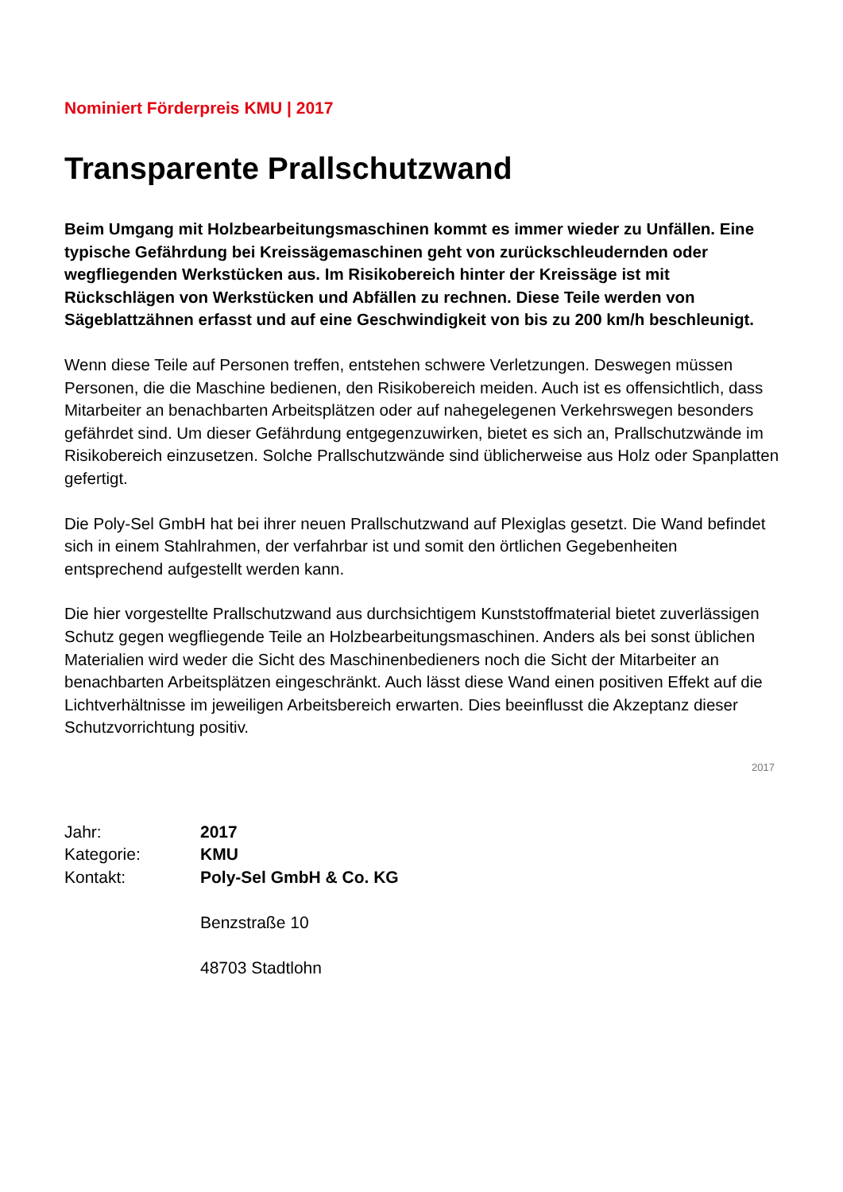Nominiert Förderpreis KMU | 2017
Transparente Prallschutzwand
Beim Umgang mit Holzbearbeitungsmaschinen kommt es immer wieder zu Unfällen. Eine typische Gefährdung bei Kreissägemaschinen geht von zurückschleudernden oder wegfliegenden Werkstücken aus. Im Risikobereich hinter der Kreissäge ist mit Rückschlägen von Werkstücken und Abfällen zu rechnen. Diese Teile werden von Sägeblattzähnen erfasst und auf eine Geschwindigkeit von bis zu 200 km/h beschleunigt.
Wenn diese Teile auf Personen treffen, entstehen schwere Verletzungen. Deswegen müssen Personen, die die Maschine bedienen, den Risikobereich meiden. Auch ist es offensichtlich, dass Mitarbeiter an benachbarten Arbeitsplätzen oder auf nahegelegenen Verkehrswegen besonders gefährdet sind. Um dieser Gefährdung entgegenzuwirken, bietet es sich an, Prallschutzwände im Risikobereich einzusetzen. Solche Prallschutzwände sind üblicherweise aus Holz oder Spanplatten gefertigt.
Die Poly-Sel GmbH hat bei ihrer neuen Prallschutzwand auf Plexiglas gesetzt. Die Wand befindet sich in einem Stahlrahmen, der verfahrbar ist und somit den örtlichen Gegebenheiten entsprechend aufgestellt werden kann.
Die hier vorgestellte Prallschutzwand aus durchsichtigem Kunststoffmaterial bietet zuverlässigen Schutz gegen wegfliegende Teile an Holzbearbeitungsmaschinen. Anders als bei sonst üblichen Materialien wird weder die Sicht des Maschinenbedieners noch die Sicht der Mitarbeiter an benachbarten Arbeitsplätzen eingeschränkt. Auch lässt diese Wand einen positiven Effekt auf die Lichtverhältnisse im jeweiligen Arbeitsbereich erwarten. Dies beeinflusst die Akzeptanz dieser Schutzvorrichtung positiv.
2017
Jahr:
2017
Kategorie:
KMU
Kontakt:
Poly-Sel GmbH & Co. KG
Benzstraße 10
48703 Stadtlohn